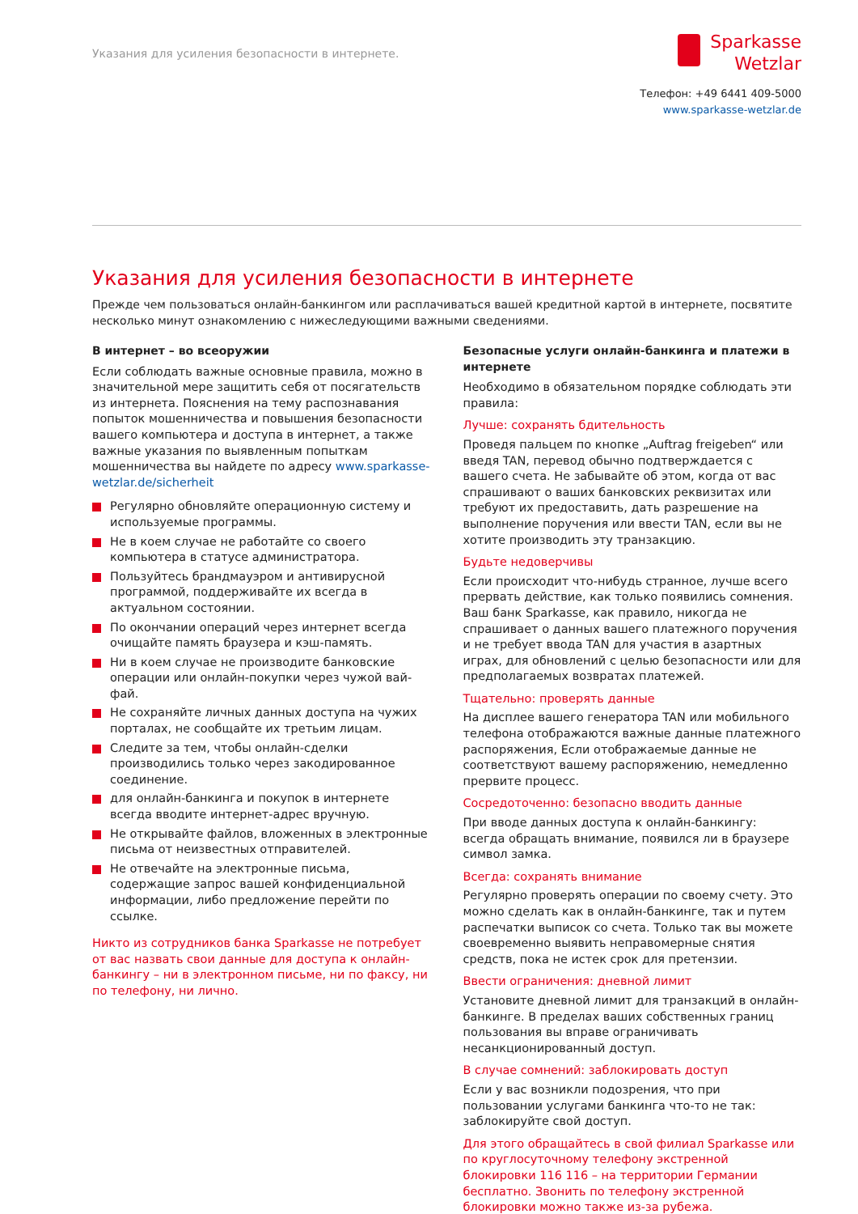Указания для усиления безопасности в интернете.
Sparkasse
Wetzlar
Телефон: +49 6441 409-5000
www.sparkasse-wetzlar.de
Указания для усиления безопасности в интернете
Прежде чем пользоваться онлайн-банкингом или расплачиваться вашей кредитной картой в интернете, посвятите несколько минут ознакомлению с нижеследующими важными сведениями.
В интернет – во всеоружии
Если соблюдать важные основные правила, можно в значительной мере защитить себя от посягательств из интернета. Пояснения на тему распознавания попыток мошенничества и повышения безопасности вашего компьютера и доступа в интернет, а также важные указания по выявленным попыткам мошенничества вы найдете по адресу www.sparkasse-wetzlar.de/sicherheit
Регулярно обновляйте операционную систему и используемые программы.
Не в коем случае не работайте со своего компьютера в статусе администратора.
Пользуйтесь брандмауэром и антивирусной программой, поддерживайте их всегда в актуальном состоянии.
По окончании операций через интернет всегда очищайте память браузера и кэш-память.
Ни в коем случае не производите банковские операции или онлайн-покупки через чужой вай-фай.
Не сохраняйте личных данных доступа на чужих порталах, не сообщайте их третьим лицам.
Следите за тем, чтобы онлайн-сделки производились только через закодированное соединение.
для онлайн-банкинга и покупок в интернете всегда вводите интернет-адрес вручную.
Не открывайте файлов, вложенных в электронные письма от неизвестных отправителей.
Не отвечайте на электронные письма, содержащие запрос вашей конфиденциальной информации, либо предложение перейти по ссылке.
Никто из сотрудников банка Sparkasse не потребует от вас назвать свои данные для доступа к онлайн-банкингу – ни в электронном письме, ни по факсу, ни по телефону, ни лично.
Безопасные услуги онлайн-банкинга и платежи в интернете
Необходимо в обязательном порядке соблюдать эти правила:
Лучше: сохранять бдительность
Проведя пальцем по кнопке „Auftrag freigeben“ или введя TAN, перевод обычно подтверждается с вашего счета. Не забывайте об этом, когда от вас спрашивают о ваших банковских реквизитах или требуют их предоставить, дать разрешение на выполнение поручения или ввести TAN, если вы не хотите производить эту транзакцию.
Будьте недоверчивы
Если происходит что-нибудь странное, лучше всего прервать действие, как только появились сомнения. Ваш банк Sparkasse, как правило, никогда не спрашивает о данных вашего платежного поручения и не требует ввода TAN для участия в азартных играх, для обновлений с целью безопасности или для предполагаемых возвратах платежей.
Тщательно: проверять данные
На дисплее вашего генератора TAN или мобильного телефона отображаются важные данные платежного распоряжения, Если отображаемые данные не соответствуют вашему распоряжению, немедленно прервите процесс.
Сосредоточенно: безопасно вводить данные
При вводе данных доступа к онлайн-банкингу: всегда обращать внимание, появился ли в браузере символ замка.
Всегда: сохранять внимание
Регулярно проверять операции по своему счету. Это можно сделать как в онлайн-банкинге, так и путем распечатки выписок со счета. Только так вы можете своевременно выявить неправомерные снятия средств, пока не истек срок для претензии.
Ввести ограничения: дневной лимит
Установите дневной лимит для транзакций в онлайн-банкинге. В пределах ваших собственных границ пользования вы вправе ограничивать несанкционированный доступ.
В случае сомнений: заблокировать доступ
Если у вас возникли подозрения, что при пользовании услугами банкинга что-то не так: заблокируйте свой доступ.
Для этого обращайтесь в свой филиал Sparkasse или по круглосуточному телефону экстренной блокировки 116 116 – на территории Германии бесплатно. Звонить по телефону экстренной блокировки можно также из-за рубежа.